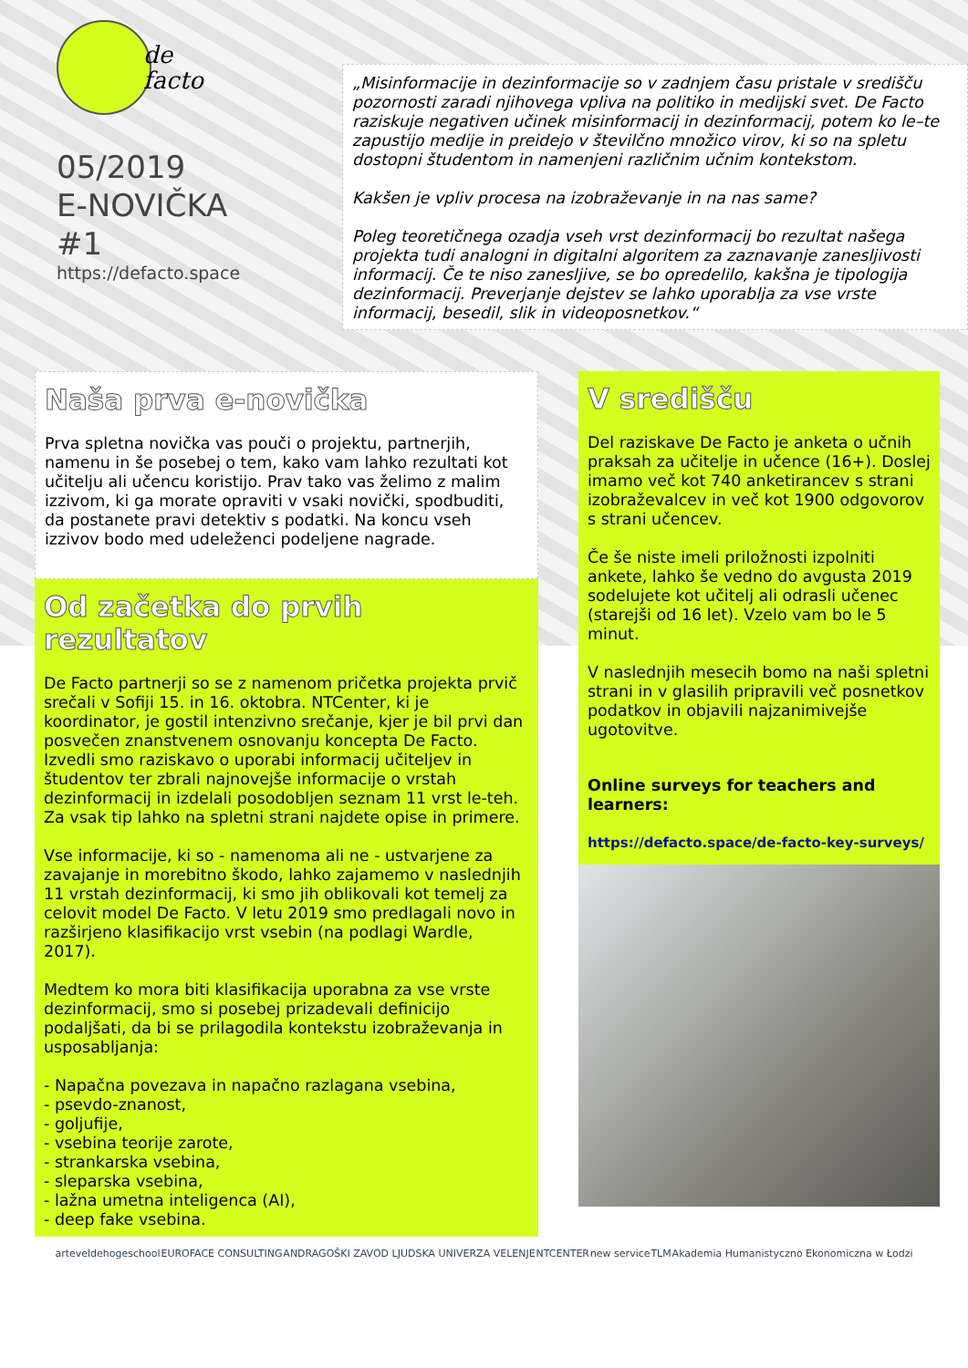de
facto
05/2019
E-NOVIČKA
#1
https://defacto.space
„Misinformacije in dezinformacije so v zadnjem času pristale v središču pozornosti zaradi njihovega vpliva na politiko in medijski svet. De Facto raziskuje negativen učinek misinformacij in dezinformacij, potem ko le–te zapustijo medije in preidejo v številčno množico virov, ki so na spletu dostopni študentom in namenjeni različnim učnim kontekstom.
Kakšen je vpliv procesa na izobraževanje in na nas same?
Poleg teoretičnega ozadja vseh vrst dezinformacij bo rezultat našega projekta tudi analogni in digitalni algoritem za zaznavanje zanesljivosti informacij. Če te niso zanesljive, se bo opredelilo, kakšna je tipologija dezinformacij. Preverjanje dejstev se lahko uporablja za vse vrste informacij, besedil, slik in videoposnetkov.“
Naša prva e-novička
Prva spletna novička vas pouči o projektu, partnerjih, namenu in še posebej o tem, kako vam lahko rezultati kot učitelju ali učencu koristijo. Prav tako vas želimo z malim izzivom, ki ga morate opraviti v vsaki novički, spodbuditi, da postanete pravi detektiv s podatki. Na koncu vseh izzivov bodo med udeleženci podeljene nagrade.
Od začetka do prvih rezultatov
De Facto partnerji so se z namenom pričetka projekta prvič srečali v Sofiji 15. in 16. oktobra. NTCenter, ki je koordinator, je gostil intenzivno srečanje, kjer je bil prvi dan posvečen znanstvenem osnovanju koncepta De Facto. Izvedli smo raziskavo o uporabi informacij učiteljev in študentov ter zbrali najnovejše informacije o vrstah dezinformacij in izdelali posodobljen seznam 11 vrst le-teh. Za vsak tip lahko na spletni strani najdete opise in primere.
Vse informacije, ki so - namenoma ali ne - ustvarjene za zavajanje in morebitno škodo, lahko zajamemo v naslednjih 11 vrstah dezinformacij, ki smo jih oblikovali kot temelj za celovit model De Facto. V letu 2019 smo predlagali novo in razširjeno klasifikacijo vrst vsebin (na podlagi Wardle, 2017).
Medtem ko mora biti klasifikacija uporabna za vse vrste dezinformacij, smo si posebej prizadevali definicijo podaljšati, da bi se prilagodila kontekstu izobraževanja in usposabljanja:
- Napačna povezava in napačno razlagana vsebina,
- psevdo-znanost,
- goljufije,
- vsebina teorije zarote,
- strankarska vsebina,
- sleparska vsebina,
- lažna umetna inteligenca (AI),
- deep fake vsebina.
V središču
Del raziskave De Facto je anketa o učnih praksah za učitelje in učence (16+). Doslej imamo več kot 740 anketirancev s strani izobraževalcev in več kot 1900 odgovorov s strani učencev.
Če še niste imeli priložnosti izpolniti ankete, lahko še vedno do avgusta 2019 sodelujete kot učitelj ali odrasli učenec (starejši od 16 let). Vzelo vam bo le 5 minut.
V naslednjih mesecih bomo na naši spletni strani in v glasilih pripravili več posnetkov podatkov in objavili najzanimivejše ugotovitve.
Online surveys for teachers and learners:
https://defacto.space/de-facto-key-surveys/
arteveldehogeschool EUROFACE CONSULTING ANDRAGOŠKI ZAVOD LJUDSKA UNIVERZA VELENJE NTCENTER new service TLM Akademia Humanistyczno Ekonomiczna w Łodzi